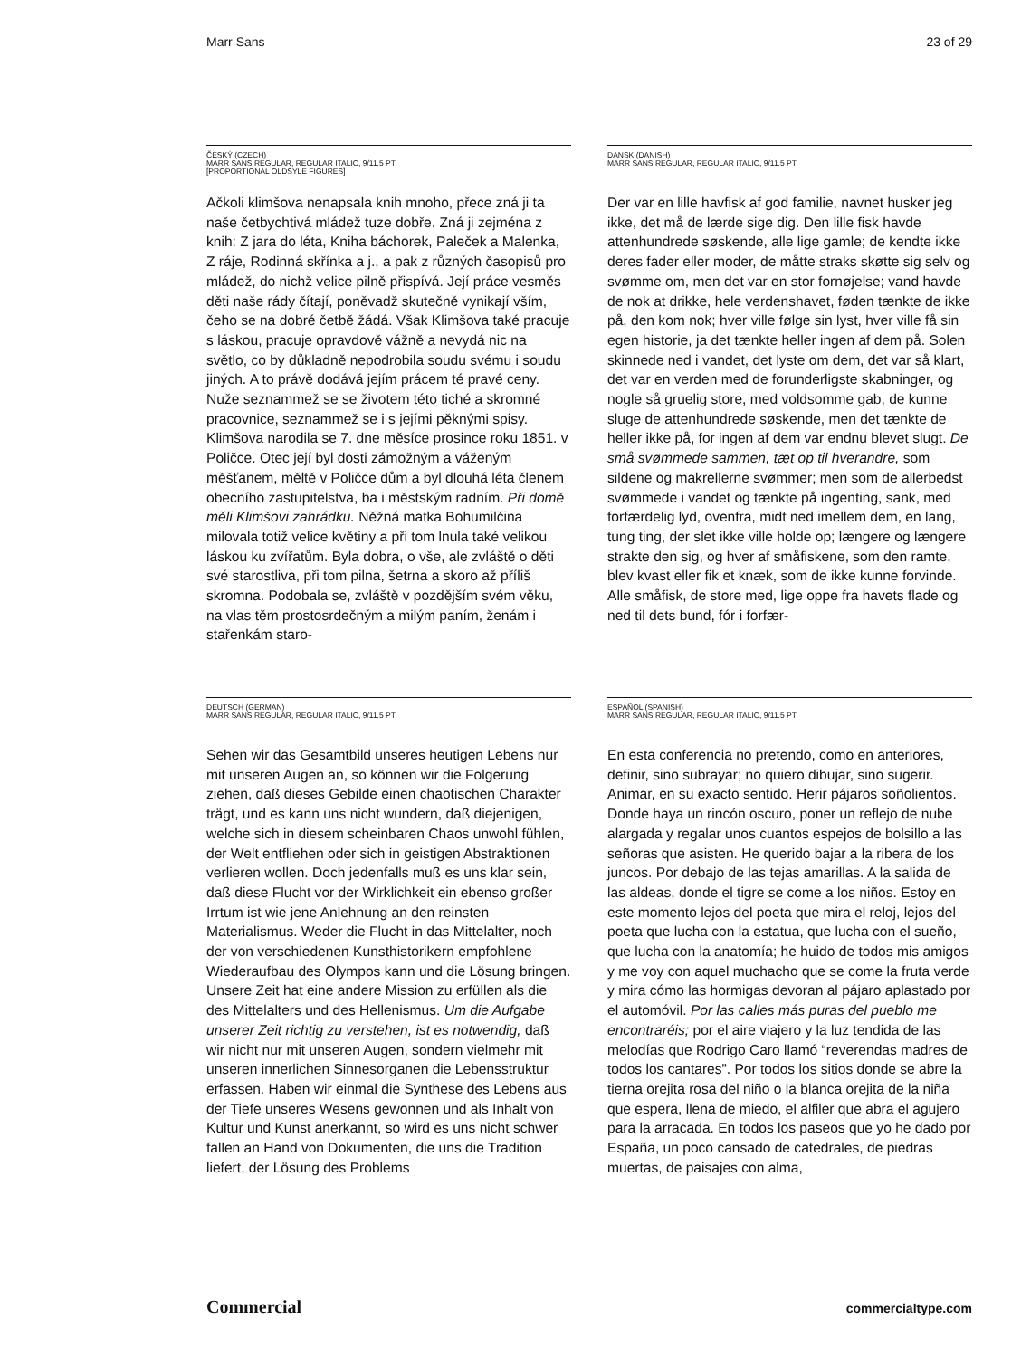Marr Sans 23 of 29
ČESKÝ (CZECH)
MARR SANS REGULAR, REGULAR ITALIC, 9/11.5 PT
[PROPORTIONAL OLDSYLE FIGURES]
Ačkoli klimšova nenapsala knih mnoho, přece zná ji ta naše četbychtivá mládež tuze dobře. Zná ji zejména z knih: Z jara do léta, Kniha báchorek, Paleček a Malenka, Z ráje, Rodinná skřínka a j., a pak z různých časopisů pro mládež, do nichž velice pilně přispívá. Její práce vesměs děti naše rády čítají, poněvadž skutečně vynikají vším, čeho se na dobré četbě žádá. Však Klimšova také pracuje s láskou, pracuje opravdově vážně a nevydá nic na světlo, co by důkladně nepodrobila soudu svému i soudu jiných. A to právě dodává jejím prácem té pravé ceny. Nuže seznammež se se životem této tiché a skromné pracovnice, seznammež se i s jejími pěknými spisy. Klimšova narodila se 7. dne měsíce prosince roku 1851. v Poličce. Otec její byl dosti zámožným a váženým měšťanem, měltě v Poličce dům a byl dlouhá léta členem obecního zastupitelstva, ba i městským radním. Při domě měli Klimšovi zahrádku. Něžná matka Bohumilčina milovala totiž velice květiny a při tom lnula také velikou láskou ku zvířatům. Byla dobra, o vše, ale zvláště o děti své starostliva, při tom pilna, šetrna a skoro až příliš skromna. Podobala se, zvláště v pozdějším svém věku, na vlas těm prostosrdečným a milým paním, ženám i stařenkám staro-
DANSK (DANISH)
MARR SANS REGULAR, REGULAR ITALIC, 9/11.5 PT
Der var en lille havfisk af god familie, navnet husker jeg ikke, det må de lærde sige dig. Den lille fisk havde attenhundrede søskende, alle lige gamle; de kendte ikke deres fader eller moder, de måtte straks skøtte sig selv og svømme om, men det var en stor fornøjelse; vand havde de nok at drikke, hele verdenshavet, føden tænkte de ikke på, den kom nok; hver ville følge sin lyst, hver ville få sin egen historie, ja det tænkte heller ingen af dem på. Solen skinnede ned i vandet, det lyste om dem, det var så klart, det var en verden med de forunderligste skabninger, og nogle så gruelig store, med voldsomme gab, de kunne sluge de attenhundrede søskende, men det tænkte de heller ikke på, for ingen af dem var endnu blevet slugt. De små svømmede sammen, tæt op til hverandre, som sildene og makrellerne svømmer; men som de allerbedst svømmede i vandet og tænkte på ingenting, sank, med forfærdelig lyd, ovenfra, midt ned imellem dem, en lang, tung ting, der slet ikke ville holde op; længere og længere strakte den sig, og hver af småfiskene, som den ramte, blev kvast eller fik et knæk, som de ikke kunne forvinde. Alle småfisk, de store med, lige oppe fra havets flade og ned til dets bund, fór i forfær-
DEUTSCH (GERMAN)
MARR SANS REGULAR, REGULAR ITALIC, 9/11.5 PT
Sehen wir das Gesamtbild unseres heutigen Lebens nur mit unseren Augen an, so können wir die Folgerung ziehen, daß dieses Gebilde einen chaotischen Charakter trägt, und es kann uns nicht wundern, daß diejenigen, welche sich in diesem scheinbaren Chaos unwohl fühlen, der Welt entfliehen oder sich in geistigen Abstraktionen verlieren wollen. Doch jedenfalls muß es uns klar sein, daß diese Flucht vor der Wirklichkeit ein ebenso großer Irrtum ist wie jene Anlehnung an den reinsten Materialismus. Weder die Flucht in das Mittelalter, noch der von verschiedenen Kunsthistorikern empfohlene Wiederaufbau des Olympos kann und die Lösung bringen. Unsere Zeit hat eine andere Mission zu erfüllen als die des Mittelalters und des Hellenismus. Um die Aufgabe unserer Zeit richtig zu verstehen, ist es notwendig, daß wir nicht nur mit unseren Augen, sondern vielmehr mit unseren innerlichen Sinnesorganen die Lebensstruktur erfassen. Haben wir einmal die Synthese des Lebens aus der Tiefe unseres Wesens gewonnen und als Inhalt von Kultur und Kunst anerkannt, so wird es uns nicht schwer fallen an Hand von Dokumenten, die uns die Tradition liefert, der Lösung des Problems
ESPAÑOL (SPANISH)
MARR SANS REGULAR, REGULAR ITALIC, 9/11.5 PT
En esta conferencia no pretendo, como en anteriores, definir, sino subrayar; no quiero dibujar, sino sugerir. Animar, en su exacto sentido. Herir pájaros soñolientos. Donde haya un rincón oscuro, poner un reflejo de nube alargada y regalar unos cuantos espejos de bolsillo a las señoras que asisten. He querido bajar a la ribera de los juncos. Por debajo de las tejas amarillas. A la salida de las aldeas, donde el tigre se come a los niños. Estoy en este momento lejos del poeta que mira el reloj, lejos del poeta que lucha con la estatua, que lucha con el sueño, que lucha con la anatomía; he huido de todos mis amigos y me voy con aquel muchacho que se come la fruta verde y mira cómo las hormigas devoran al pájaro aplastado por el automóvil. Por las calles más puras del pueblo me encontraréis; por el aire viajero y la luz tendida de las melodías que Rodrigo Caro llamó “reverendas madres de todos los cantares”. Por todos los sitios donde se abre la tierna orejita rosa del niño o la blanca orejita de la niña que espera, llena de miedo, el alfiler que abra el agujero para la arracada. En todos los paseos que yo he dado por España, un poco cansado de catedrales, de piedras muertas, de paisajes con alma,
Commercial commercialtype.com